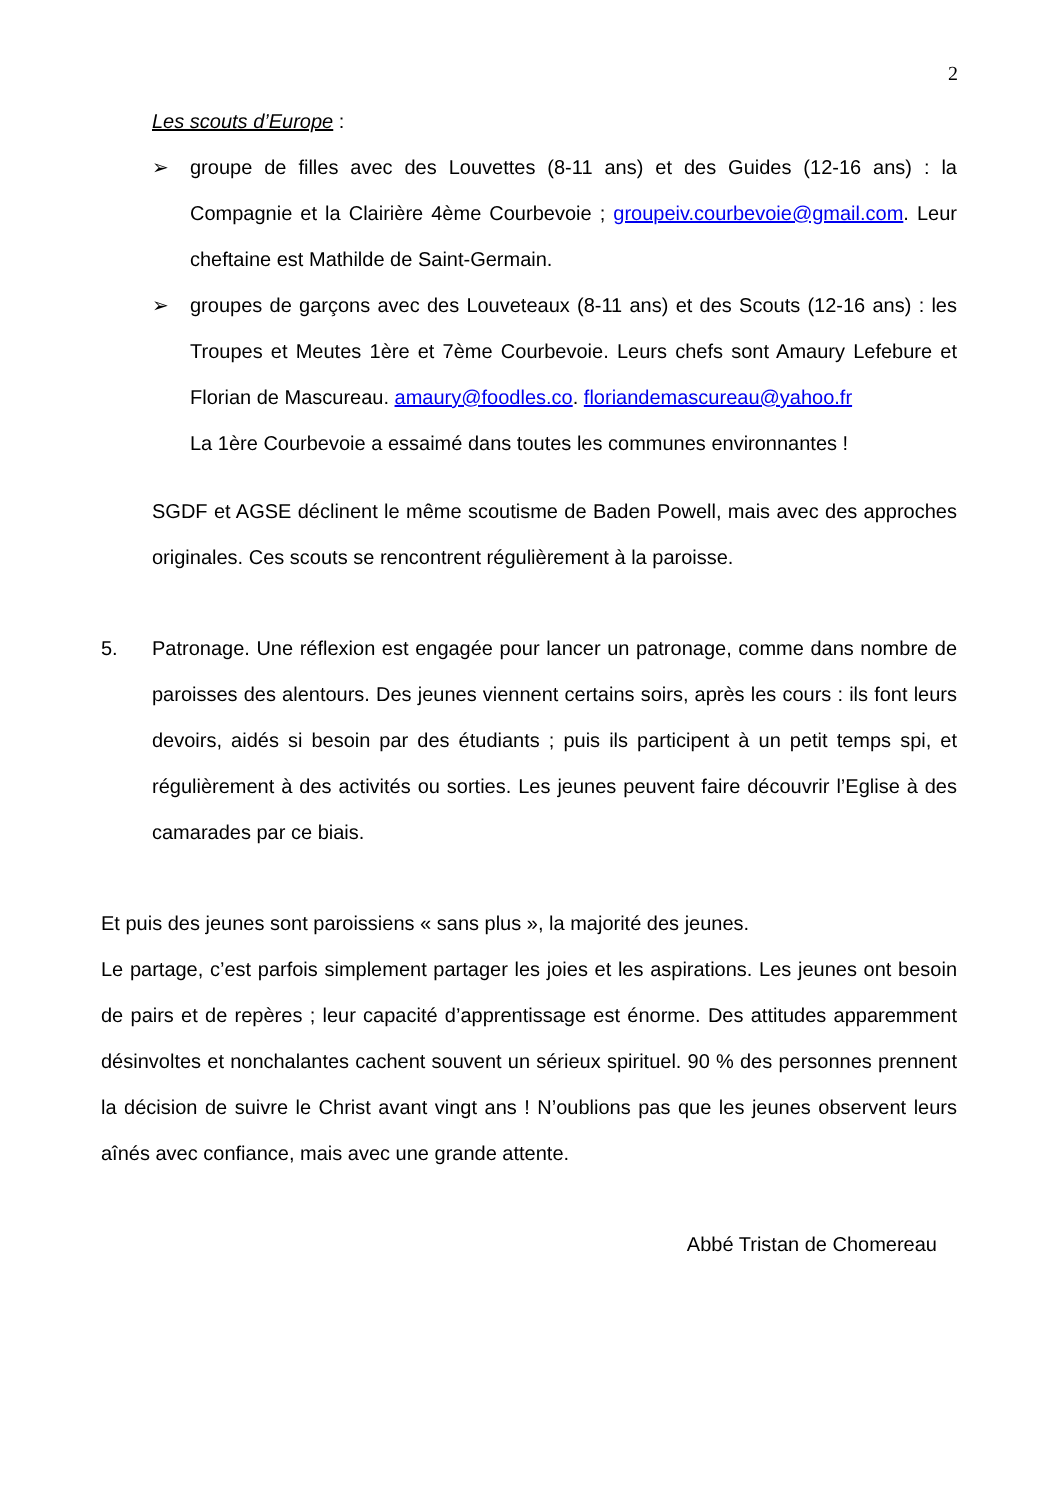2
Les scouts d’Europe :
➢ groupe de filles avec des Louvettes (8-11 ans) et des Guides (12-16 ans) : la Compagnie et la Clairière 4ème Courbevoie ; groupeiv.courbevoie@gmail.com. Leur cheftaine est Mathilde de Saint-Germain.
➢ groupes de garçons avec des Louveteaux (8-11 ans) et des Scouts (12-16 ans) : les Troupes et Meutes 1ère et 7ème Courbevoie. Leurs chefs sont Amaury Lefebure et Florian de Mascureau. amaury@foodles.co. floriandemascureau@yahoo.fr
La 1ère Courbevoie a essaimé dans toutes les communes environnantes !
SGDF et AGSE déclinent le même scoutisme de Baden Powell, mais avec des approches originales. Ces scouts se rencontrent régulièrement à la paroisse.
5. Patronage. Une réflexion est engagée pour lancer un patronage, comme dans nombre de paroisses des alentours. Des jeunes viennent certains soirs, après les cours : ils font leurs devoirs, aidés si besoin par des étudiants ; puis ils participent à un petit temps spi, et régulièrement à des activités ou sorties. Les jeunes peuvent faire découvrir l’Eglise à des camarades par ce biais.
Et puis des jeunes sont paroissiens « sans plus », la majorité des jeunes.
Le partage, c’est parfois simplement partager les joies et les aspirations. Les jeunes ont besoin de pairs et de repères ; leur capacité d’apprentissage est énorme. Des attitudes apparemment désinvoltes et nonchalantes cachent souvent un sérieux spirituel. 90 % des personnes prennent la décision de suivre le Christ avant vingt ans ! N’oublions pas que les jeunes observent leurs aînés avec confiance, mais avec une grande attente.
Abbé Tristan de Chomereau